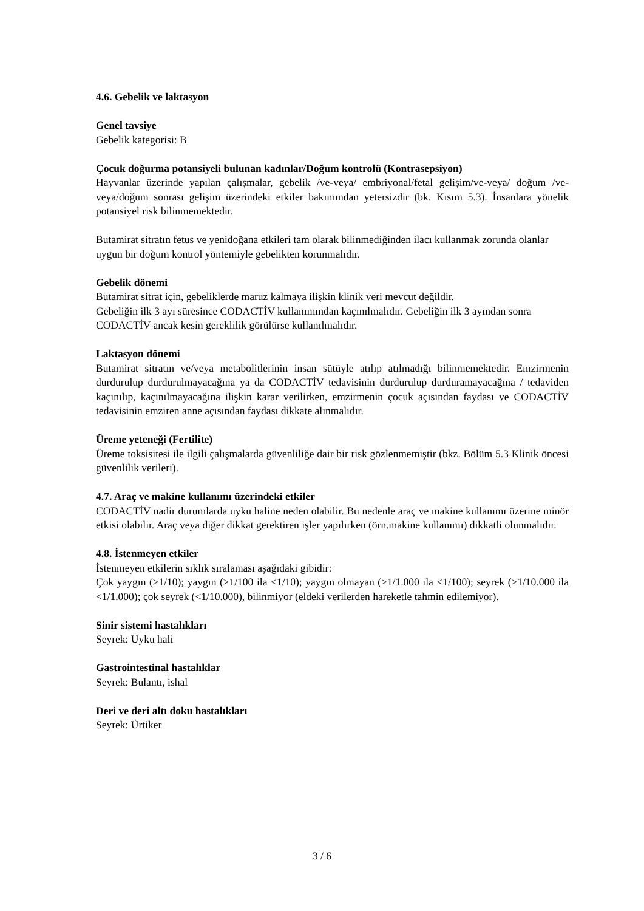4.6. Gebelik ve laktasyon
Genel tavsiye
Gebelik kategorisi: B
Çocuk doğurma potansiyeli bulunan kadınlar/Doğum kontrolü (Kontrasepsiyon)
Hayvanlar üzerinde yapılan çalışmalar, gebelik /ve-veya/ embriyonal/fetal gelişim/ve-veya/ doğum /ve-veya/doğum sonrası gelişim üzerindeki etkiler bakımından yetersizdir (bk. Kısım 5.3). İnsanlara yönelik potansiyel risk bilinmemektedir.
Butamirat sitratın fetus ve yenidoğana etkileri tam olarak bilinmediğinden ilacı kullanmak zorunda olanlar uygun bir doğum kontrol yöntemiyle gebelikten korunmalıdır.
Gebelik dönemi
Butamirat sitrat için, gebeliklerde maruz kalmaya ilişkin klinik veri mevcut değildir.
Gebeliğin ilk 3 ayı süresince CODACTİV kullanımından kaçınılmalıdır. Gebeliğin ilk 3 ayından sonra CODACTİV ancak kesin gereklilik görülürse kullanılmalıdır.
Laktasyon dönemi
Butamirat sitratın ve/veya metabolitlerinin insan sütüyle atılıp atılmadığı bilinmemektedir. Emzirmenin durdurulup durdurulmayacağına ya da CODACTİV tedavisinin durdurulup durduramayacağına / tedaviden kaçınılıp, kaçınılmayacağına ilişkin karar verilirken, emzirmenin çocuk açısından faydası ve CODACTİV tedavisinin emziren anne açısından faydası dikkate alınmalıdır.
Üreme yeteneği (Fertilite)
Üreme toksisitesi ile ilgili çalışmalarda güvenliliğe dair bir risk gözlenmemiştir (bkz. Bölüm 5.3 Klinik öncesi güvenlilik verileri).
4.7. Araç ve makine kullanımı üzerindeki etkiler
CODACTİV nadir durumlarda uyku haline neden olabilir. Bu nedenle araç ve makine kullanımı üzerine minör etkisi olabilir. Araç veya diğer dikkat gerektiren işler yapılırken (örn.makine kullanımı) dikkatli olunmalıdır.
4.8. İstenmeyen etkiler
İstenmeyen etkilerin sıklık sıralaması aşağıdaki gibidir:
Çok yaygın (≥1/10); yaygın (≥1/100 ila <1/10); yaygın olmayan (≥1/1.000 ila <1/100); seyrek (≥1/10.000 ila <1/1.000); çok seyrek (<1/10.000), bilinmiyor (eldeki verilerden hareketle tahmin edilemiyor).
Sinir sistemi hastalıkları
Seyrek: Uyku hali
Gastrointestinal hastalıklar
Seyrek: Bulantı, ishal
Deri ve deri altı doku hastalıkları
Seyrek: Ürtiker
3 / 6